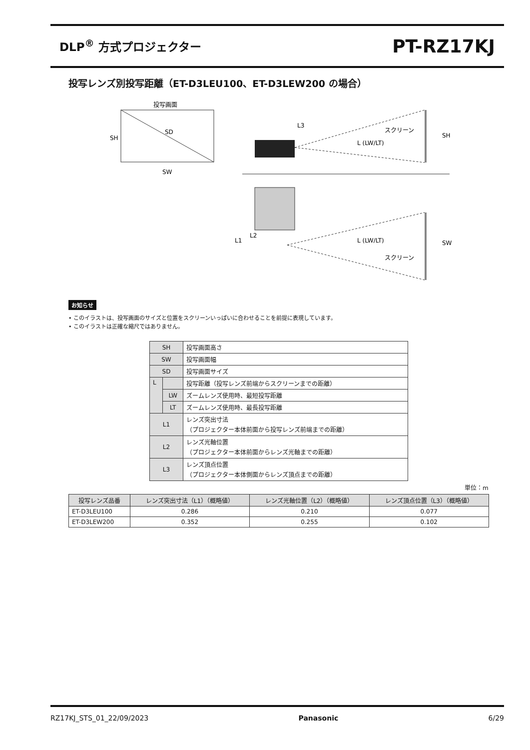DLP<sup>®</sup> 方式プロジェクター
PT-RZ17KJ
投写レンズ別投写距離（ET-D3LEU100、ET-D3LEW200 の場合）
投写画面
SD
SH
SW
スクリーン
L (LW/LT)
L3
SH
L1
L2
L (LW/LT)
スクリーン
SW
お知らせ
• このイラストは、投写画面のサイズと位置をスクリーンいっぱいに合わせることを前提に表現しています。
• このイラストは正確な縮尺ではありません。
| SH | | 投写画面高さ |
| SW | | 投写画面幅 |
| SD | | 投写画面サイズ |
| L | | 投写距離（投写レンズ前端からスクリーンまでの距離） |
| | LW | ズームレンズ使用時、最短投写距離 |
| | LT | ズームレンズ使用時、最長投写距離 |
| L1 | | レンズ突出寸法 （プロジェクター本体前面から投写レンズ前端までの距離） |
| L2 | | レンズ光軸位置 （プロジェクター本体前面からレンズ光軸までの距離） |
| L3 | | レンズ頂点位置 （プロジェクター本体側面からレンズ頂点までの距離） |
単位：m
| 投写レンズ品番 | レンズ突出寸法（L1）（概略値） | レンズ光軸位置（L2）（概略値） | レンズ頂点位置（L3）（概略値） |
| --- | --- | --- | --- |
| ET-D3LEU100 | 0.286 | 0.210 | 0.077 |
| ET-D3LEW200 | 0.352 | 0.255 | 0.102 |
RZ17KJ_STS_01_22/09/2023 Panasonic 6/29